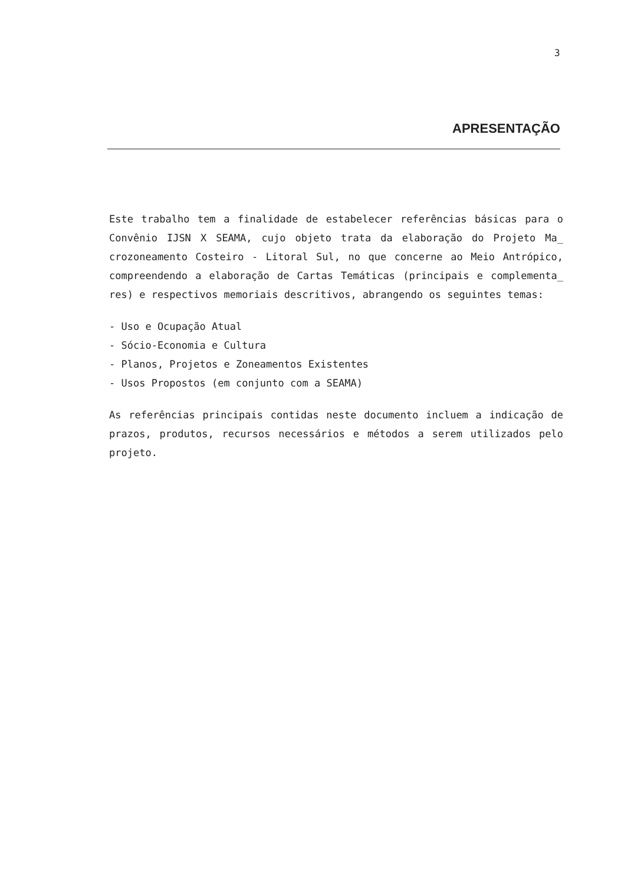3
APRESENTAÇÃO
Este trabalho tem a finalidade de estabelecer referências básicas para o Convênio IJSN X SEAMA, cujo objeto trata da elaboração do Projeto Ma_ crozoneamento Costeiro - Litoral Sul, no que concerne ao Meio Antrópico, compreendendo a elaboração de Cartas Temáticas (principais e complementa_ res) e respectivos memoriais descritivos, abrangendo os seguintes temas:
- Uso e Ocupação Atual
- Sócio-Economia e Cultura
- Planos, Projetos e Zoneamentos Existentes
- Usos Propostos (em conjunto com a SEAMA)
As referências principais contidas neste documento incluem a indicação de prazos, produtos, recursos necessários e métodos a serem utilizados pelo projeto.